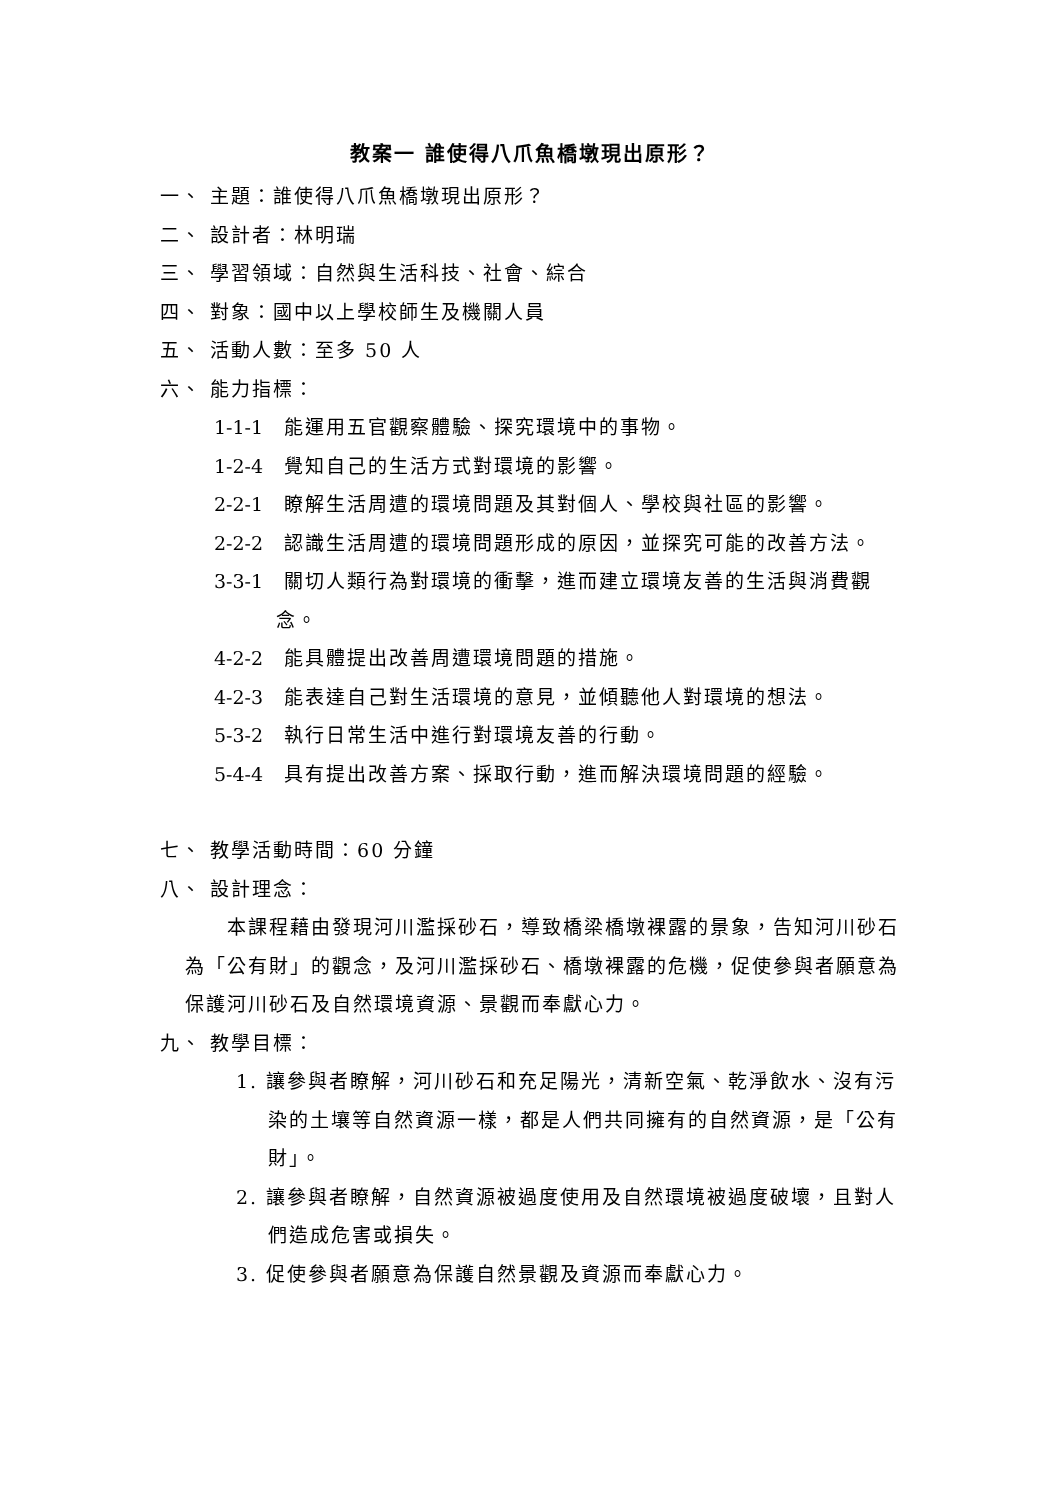教案一 誰使得八爪魚橋墩現出原形？
一、 主題：誰使得八爪魚橋墩現出原形？
二、 設計者：林明瑞
三、 學習領域：自然與生活科技、社會、綜合
四、 對象：國中以上學校師生及機關人員
五、 活動人數：至多 50 人
六、 能力指標：
1-1-1 能運用五官觀察體驗、探究環境中的事物。
1-2-4 覺知自己的生活方式對環境的影響。
2-2-1 瞭解生活周遭的環境問題及其對個人、學校與社區的影響。
2-2-2 認識生活周遭的環境問題形成的原因，並探究可能的改善方法。
3-3-1 關切人類行為對環境的衝擊，進而建立環境友善的生活與消費觀念。
4-2-2 能具體提出改善周遭環境問題的措施。
4-2-3 能表達自己對生活環境的意見，並傾聽他人對環境的想法。
5-3-2 執行日常生活中進行對環境友善的行動。
5-4-4 具有提出改善方案、採取行動，進而解決環境問題的經驗。
七、 教學活動時間：60 分鐘
八、 設計理念：
本課程藉由發現河川濫採砂石，導致橋梁橋墩裸露的景象，告知河川砂石為「公有財」的觀念，及河川濫採砂石、橋墩裸露的危機，促使參與者願意為保護河川砂石及自然環境資源、景觀而奉獻心力。
九、 教學目標：
1. 讓參與者瞭解，河川砂石和充足陽光，清新空氣、乾淨飲水、沒有污染的土壤等自然資源一樣，都是人們共同擁有的自然資源，是「公有財」。
2. 讓參與者瞭解，自然資源被過度使用及自然環境被過度破壞，且對人們造成危害或損失。
3. 促使參與者願意為保護自然景觀及資源而奉獻心力。